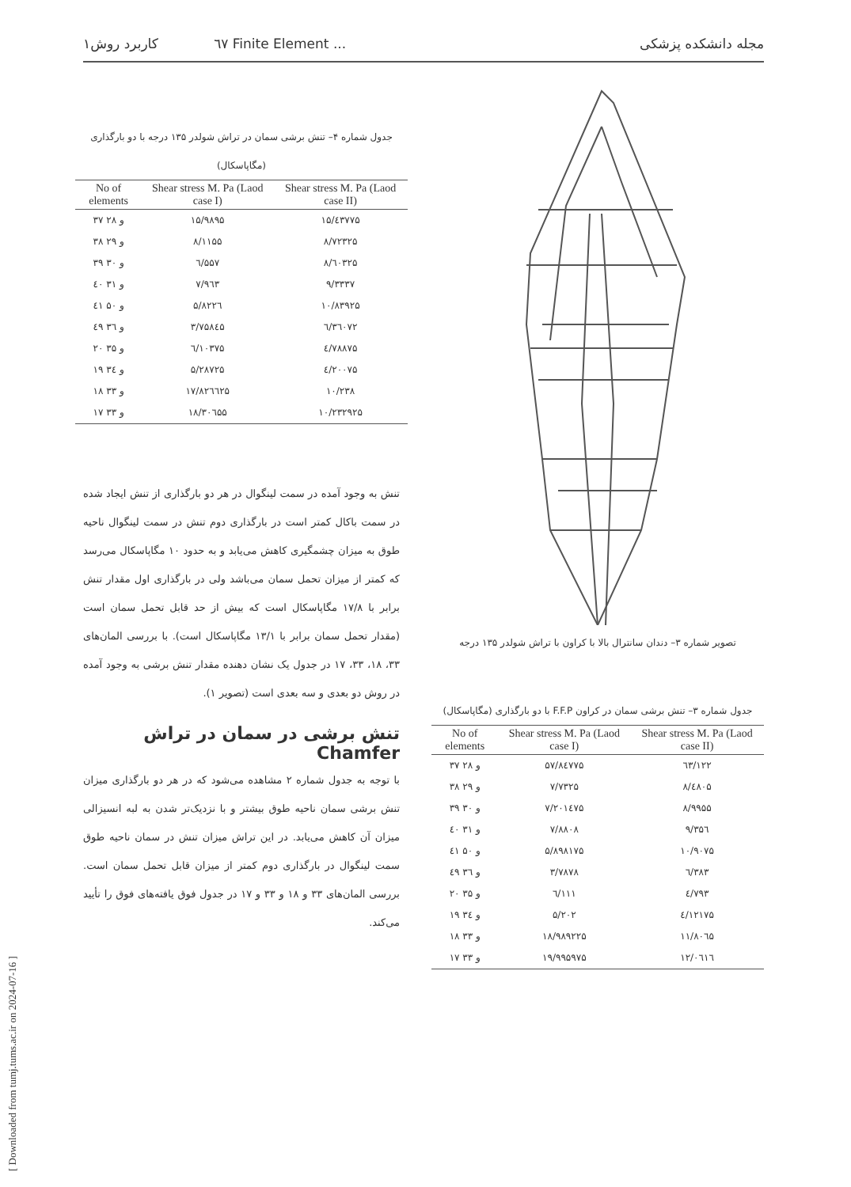۱٦٧ کاربرد روش Finite Element ... مجله دانشکده پزشکی
[ Downloaded from tumj.tums.ac.ir on 2024-07-16 ]
جدول شماره ۴– تنش برشی سمان در تراش شولدر ۱۳۵ درجه با دو بارگذاری (مگاپاسکال)
| No of elements | Shear stress M. Pa (Laod case I) | Shear stress M. Pa (Laod case II) |
| --- | --- | --- |
| ۳۷ و ۲۸ | ۱۵/۹۸۹۵ | ۱۵/٤۳۷۷۵ |
| ۳۸ و ۲۹ | ۸/۱۱۵۵ | ۸/۷۲۳۲۵ |
| ۳۹ و ۳۰ | ٦/۵۵۷ | ۸/٦۰۳۲۵ |
| ٤۰ و ۳۱ | ۷/۹٦۳ | ۹/۳۳۳۷ |
| ٤۱ و ۵۰ | ۵/۸۲۲٦ | ۱۰/۸۳۹۲۵ |
| ٤۹ و ۳٦ | ۳/۷۵۸٤۵ | ٦/۳٦۰۷۲ |
| ۲۰ و ۳۵ | ٦/۱۰۳۷۵ | ٤/۷۸۸۷۵ |
| ۱۹ و ۳٤ | ۵/۲۸۷۲۵ | ٤/۲۰۰۷۵ |
| ۱۸ و ۳۳ | ۱۷/۸۲٦٦۲۵ | ۱۰/۲۳۸ |
| ۱۷ و ۳۳ | ۱۸/۳۰٦۵۵ | ۱۰/۲۳۲۹۲۵ |
تنش به وجود آمده در سمت لینگوال در هر دو بارگذاری از تنش ایجاد شده در سمت باکال کمتر است در بارگذاری دوم تنش در سمت لینگوال ناحیه طوق به میزان چشمگیری کاهش می‌یابد و به حدود ۱۰ مگاپاسکال می‌رسد که کمتر از میزان تحمل سمان می‌باشد ولی در بارگذاری اول مقدار تنش برابر با ۱۷/۸ مگاپاسکال است که بیش از حد قابل تحمل سمان است (مقدار تحمل سمان برابر با ۱۳/۱ مگاپاسکال است). با بررسی المان‌های ۳۳، ۱۸، ۳۳، ۱۷ در جدول یک نشان دهنده مقدار تنش برشی به وجود آمده در روش دو بعدی و سه بعدی است (تصویر ۱).
تنش برشی در سمان در تراش Chamfer
با توجه به جدول شماره ۲ مشاهده می‌شود که در هر دو بارگذاری میزان تنش برشی سمان ناحیه طوق بیشتر و با نزدیک‌تر شدن به لبه انسیزالی میزان آن کاهش می‌یابد. در این تراش میزان تنش در سمان ناحیه طوق سمت لینگوال در بارگذاری دوم کمتر از میزان قابل تحمل سمان است. بررسی المان‌های ۳۳ و ۱۸ و ۳۳ و ۱۷ در جدول فوق یافته‌های فوق را تأیید می‌کند.
تصویر شماره ۳– دندان سانترال بالا با کراون با تراش شولدر ۱۳۵ درجه
جدول شماره ۳– تنش برشی سمان در کراون F.F.P با دو بارگذاری (مگاپاسکال)
| No of elements | Shear stress M. Pa (Laod case I) | Shear stress M. Pa (Laod case II) |
| --- | --- | --- |
| ۳۷ و ۲۸ | ۵۷/۸٤۷۷۵ | ٦۳/۱۲۲ |
| ۳۸ و ۲۹ | ۷/۷۳۲۵ | ۸/٤۸۰۵ |
| ۳۹ و ۳۰ | ۷/۲۰۱٤۷۵ | ۸/۹۹۵۵ |
| ٤۰ و ۳۱ | ۷/۸۸۰۸ | ۹/۳۵٦ |
| ٤۱ و ۵۰ | ۵/۸۹۸۱۷۵ | ۱۰/۹۰۷۵ |
| ٤۹ و ۳٦ | ۳/۷۸۷۸ | ٦/۳۸۳ |
| ۲۰ و ۳۵ | ٦/۱۱۱ | ٤/۷۹۳ |
| ۱۹ و ۳٤ | ۵/۲۰۲ | ٤/۱۲۱۷۵ |
| ۱۸ و ۳۳ | ۱۸/۹۸۹۲۲۵ | ۱۱/۸۰٦۵ |
| ۱۷ و ۳۳ | ۱۹/۹۹۵۹۷۵ | ۱۲/۰٦۱٦ |